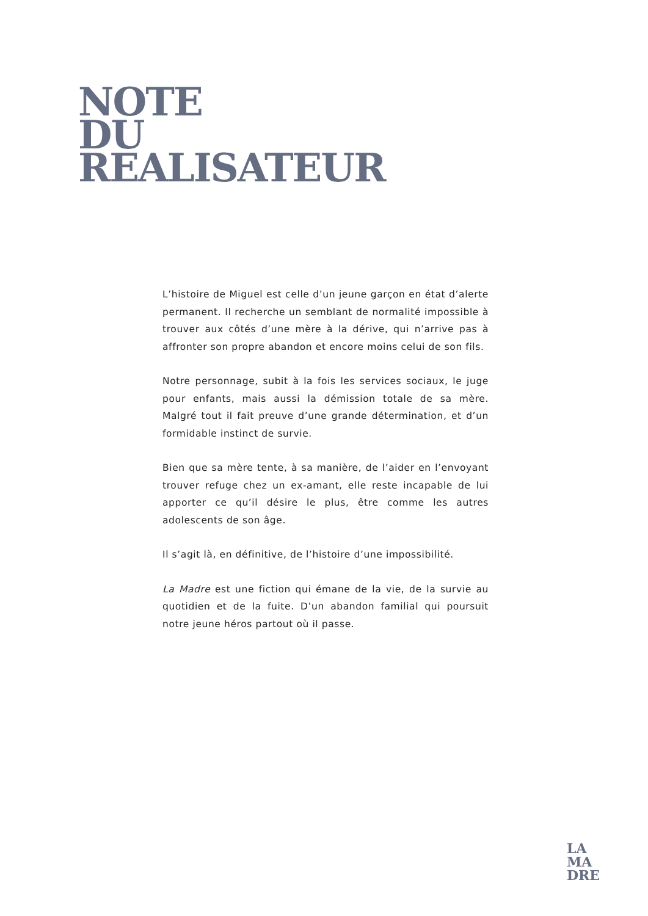NOTE
DU
REALISATEUR
L’histoire de Miguel est celle d’un jeune garçon en état d’alerte permanent. Il recherche un semblant de normalité impossible à trouver aux côtés d’une mère à la dérive, qui n’arrive pas à affronter son propre abandon et encore moins celui de son fils.
Notre personnage, subit à la fois les services sociaux, le juge pour enfants, mais aussi la démission totale de sa mère. Malgré tout il fait preuve d’une grande détermination, et d’un formidable instinct de survie.
Bien que sa mère tente, à sa manière, de l’aider en l’envoyant trouver refuge chez un ex-amant, elle reste incapable de lui apporter ce qu’il désire le plus, être comme les autres adolescents de son âge.
Il s’agit là, en définitive, de l’histoire d’une impossibilité.
La Madre est une fiction qui émane de la vie, de la survie au quotidien et de la fuite. D’un abandon familial qui poursuit notre jeune héros partout où il passe.
LA
MA
DRE